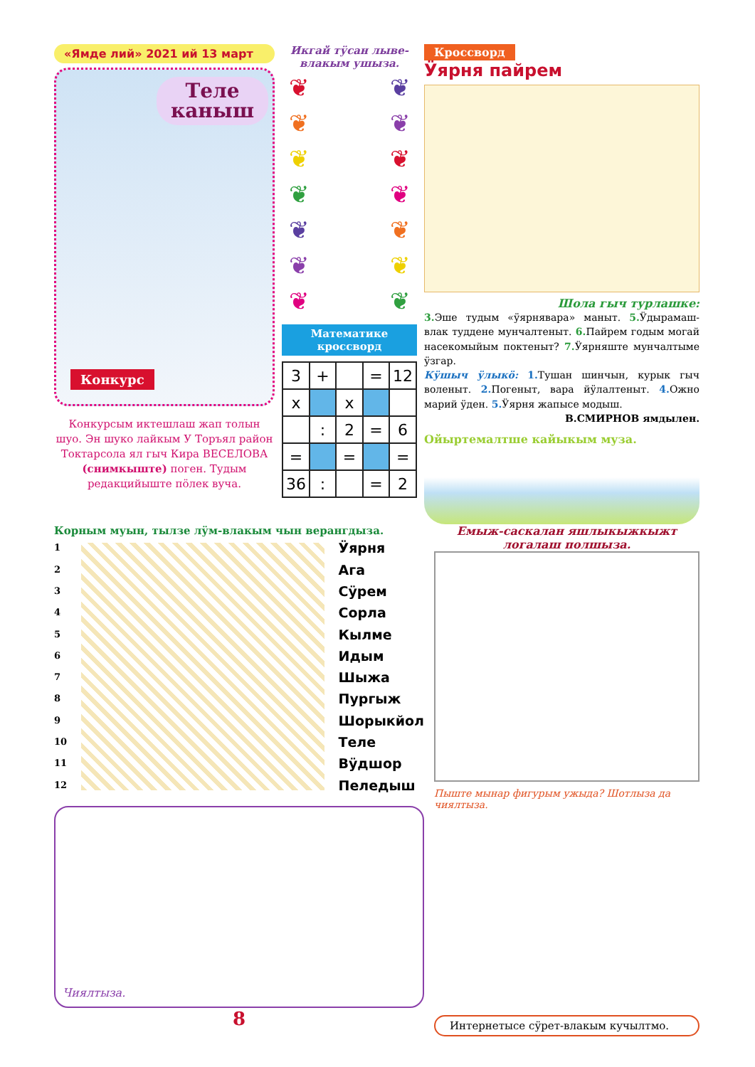«Ямде лий» 2021 ий 13 март
Теле
каныш
Конкурс
Конкурсым иктешлаш жап толын шуо. Эн шуко лайкым У Торъял район Токтарсола ял гыч Кира ВЕСЕЛОВА (снимкыште) поген. Тудым редакцийыште пӧлек вуча.
Икгай тӱсан лыве-влакым ушыза.
❦ ❦
❦ ❦
❦ ❦
❦ ❦
❦ ❦
❦ ❦
❦ ❦
Математике кроссворд
| 3 | + | | = | 12 |
| x | | x | | |
| | : | 2 | = | 6 |
| = | | = | | = |
| 36 | : | | = | 2 |
Кроссворд
Ӱярня пайрем
Шола гыч турлашке:
3. Эше тудым «ӱярнявара» маныт. 5. Ӱдырамаш-влак туддене мунчалтеныт. 6. Пайрем годым могай насекомыйым поктеныт? 7. Ӱярняште мунчалтыме ӱзгар.
Кӱшыч ӱлыкӧ: 1. Тушан шинчын, курык гыч волeныт. 2. Погеныт, вара йӱлалтеныт. 4. Ожно марий ӱден. 5. Ӱярня жапысе модыш.
В.СМИРНОВ ямдылен.
Ойыртемалтше кайыкым муза.
Корным муын, тылзе лӱм-влакым чын верангдыза.
1
2
3
4
5
6
7
8
9
10
11
12
Ӱярня
Ага
Сӱрем
Сорла
Кылме
Идым
Шыжа
Пургыж
Шорыкйол
Теле
Вӱдшор
Пеледыш
Чиялтыза.
8
Емыж-саскалан яшлыкыжкыжт логалаш полшыза.
Пыште мынар фигурым ужыда? Шотлыза да чиялтыза.
Интернетысе сӱрет-влакым кучылтмо.